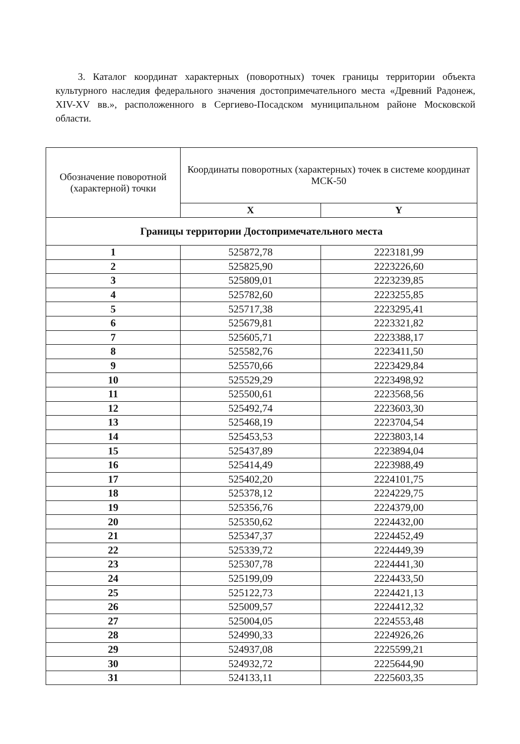3. Каталог координат характерных (поворотных) точек границы территории объекта культурного наследия федерального значения достопримечательного места «Древний Радонеж, XIV-XV вв.», расположенного в Сергиево-Посадском муниципальном районе Московской области.
| Обозначение поворотной (характерной) точки | Координаты поворотных (характерных) точек в системе координат МСК-50 | |
| --- | --- | --- |
| | X | Y |
| Границы территории Достопримечательного места | | |
| 1 | 525872,78 | 2223181,99 |
| 2 | 525825,90 | 2223226,60 |
| 3 | 525809,01 | 2223239,85 |
| 4 | 525782,60 | 2223255,85 |
| 5 | 525717,38 | 2223295,41 |
| 6 | 525679,81 | 2223321,82 |
| 7 | 525605,71 | 2223388,17 |
| 8 | 525582,76 | 2223411,50 |
| 9 | 525570,66 | 2223429,84 |
| 10 | 525529,29 | 2223498,92 |
| 11 | 525500,61 | 2223568,56 |
| 12 | 525492,74 | 2223603,30 |
| 13 | 525468,19 | 2223704,54 |
| 14 | 525453,53 | 2223803,14 |
| 15 | 525437,89 | 2223894,04 |
| 16 | 525414,49 | 2223988,49 |
| 17 | 525402,20 | 2224101,75 |
| 18 | 525378,12 | 2224229,75 |
| 19 | 525356,76 | 2224379,00 |
| 20 | 525350,62 | 2224432,00 |
| 21 | 525347,37 | 2224452,49 |
| 22 | 525339,72 | 2224449,39 |
| 23 | 525307,78 | 2224441,30 |
| 24 | 525199,09 | 2224433,50 |
| 25 | 525122,73 | 2224421,13 |
| 26 | 525009,57 | 2224412,32 |
| 27 | 525004,05 | 2224553,48 |
| 28 | 524990,33 | 2224926,26 |
| 29 | 524937,08 | 2225599,21 |
| 30 | 524932,72 | 2225644,90 |
| 31 | 524133,11 | 2225603,35 |